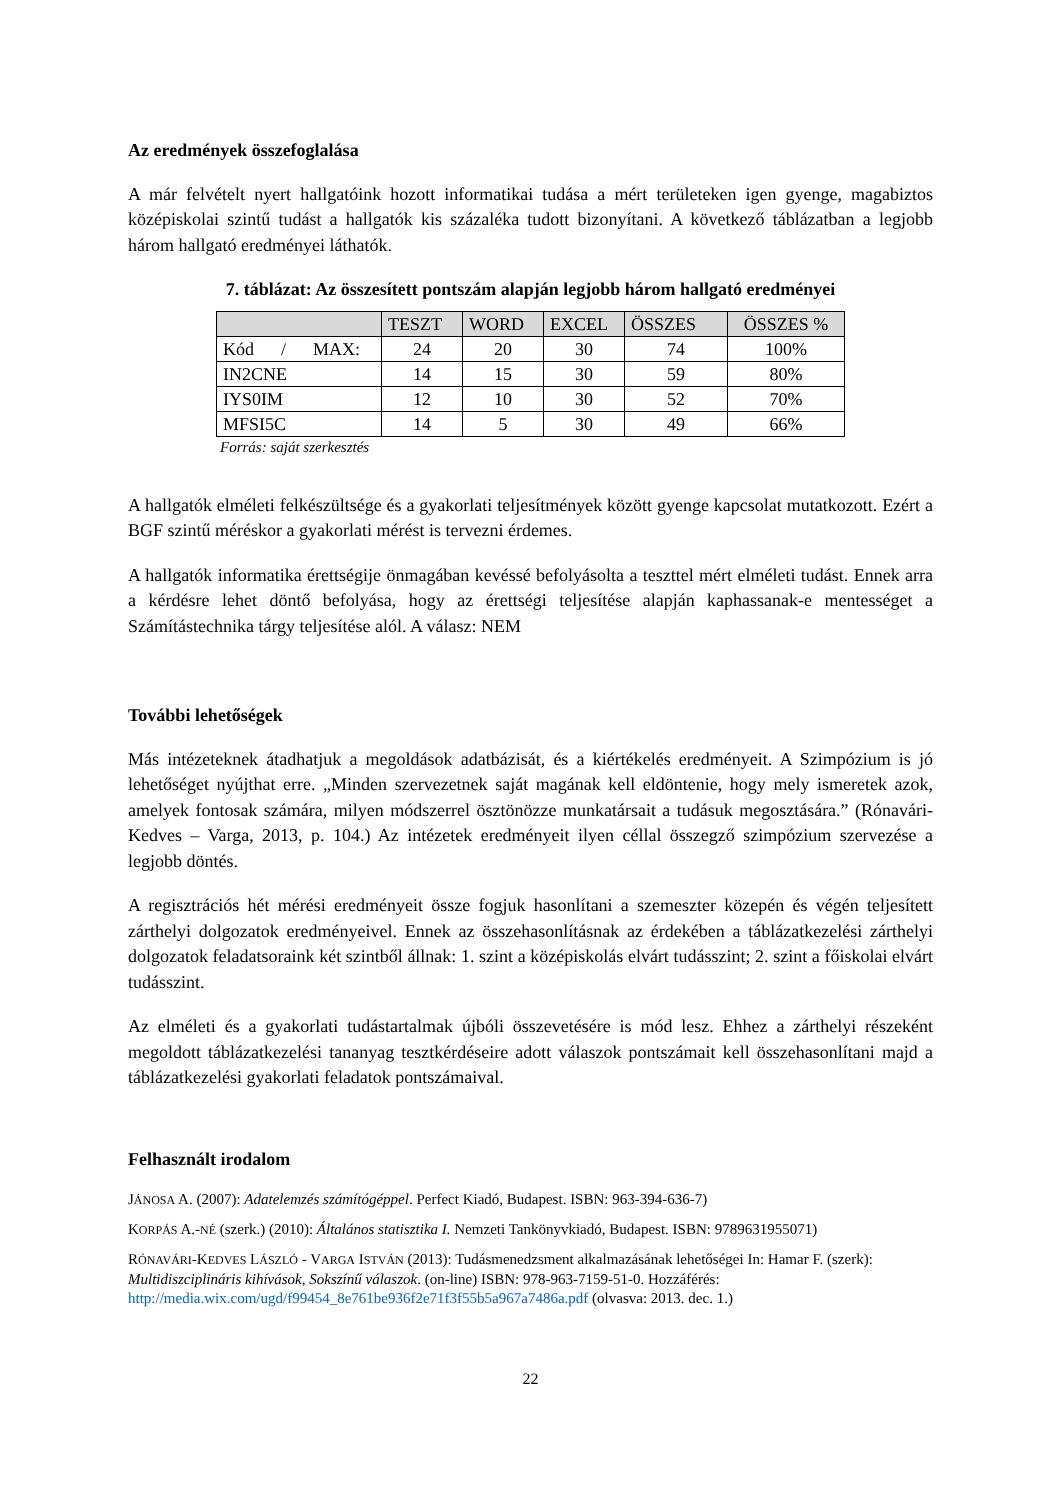Az eredmények összefoglalása
A már felvételt nyert hallgatóink hozott informatikai tudása a mért területeken igen gyenge, magabiztos középiskolai szintű tudást a hallgatók kis százaléka tudott bizonyítani. A következő táblázatban a legjobb három hallgató eredményei láthatók.
7. táblázat: Az összesített pontszám alapján legjobb három hallgató eredményei
| | TESZT | WORD | EXCEL | ÖSSZES | ÖSSZES % |
| --- | --- | --- | --- | --- | --- |
| Kód / MAX: | 24 | 20 | 30 | 74 | 100% |
| IN2CNE | 14 | 15 | 30 | 59 | 80% |
| IYS0IM | 12 | 10 | 30 | 52 | 70% |
| MFSI5C | 14 | 5 | 30 | 49 | 66% |
Forrás: saját szerkesztés
A hallgatók elméleti felkészültsége és a gyakorlati teljesítmények között gyenge kapcsolat mutatkozott. Ezért a BGF szintű méréskor a gyakorlati mérést is tervezni érdemes.
A hallgatók informatika érettségije önmagában kevéssé befolyásolta a teszttel mért elméleti tudást. Ennek arra a kérdésre lehet döntő befolyása, hogy az érettségi teljesítése alapján kaphassanak-e mentességet a Számítástechnika tárgy teljesítése alól. A válasz: NEM
További lehetőségek
Más intézeteknek átadhatjuk a megoldások adatbázisát, és a kiértékelés eredményeit. A Szimpózium is jó lehetőséget nyújthat erre. „Minden szervezetnek saját magának kell eldöntenie, hogy mely ismeretek azok, amelyek fontosak számára, milyen módszerrel ösztönözze munkatársait a tudásuk megosztására.” (Rónavári-Kedves – Varga, 2013, p. 104.) Az intézetek eredményeit ilyen céllal összegző szimpózium szervezése a legjobb döntés.
A regisztrációs hét mérési eredményeit össze fogjuk hasonlítani a szemeszter közepén és végén teljesített zárthelyi dolgozatok eredményeivel. Ennek az összehasonlításnak az érdekében a táblázatkezelési zárthelyi dolgozatok feladatsoraink két szintből állnak: 1. szint a középiskolás elvárt tudásszint; 2. szint a főiskolai elvárt tudásszint.
Az elméleti és a gyakorlati tudástartalmak újbóli összevetésére is mód lesz. Ehhez a zárthelyi részeként megoldott táblázatkezelési tananyag tesztkérdéseire adott válaszok pontszámait kell összehasonlítani majd a táblázatkezelési gyakorlati feladatok pontszámaival.
Felhasznált irodalom
JÁNOSA A. (2007): Adatelemzés számítógéppel. Perfect Kiadó, Budapest. ISBN: 963-394-636-7)
KORPÁS A.-NÉ (szerk.) (2010): Általános statisztika I. Nemzeti Tankönyvkiadó, Budapest. ISBN: 9789631955071)
RÓNAVÁRI-KEDVES LÁSZLÓ - VARGA ISTVÁN (2013): Tudásmenedzsment alkalmazásának lehetőségei In: Hamar F. (szerk): Multidiszciplináris kihívások, Sokszínű válaszok. (on-line) ISBN: 978-963-7159-51-0. Hozzáférés: http://media.wix.com/ugd/f99454_8e761be936f2e71f3f55b5a967a7486a.pdf (olvasva: 2013. dec. 1.)
22